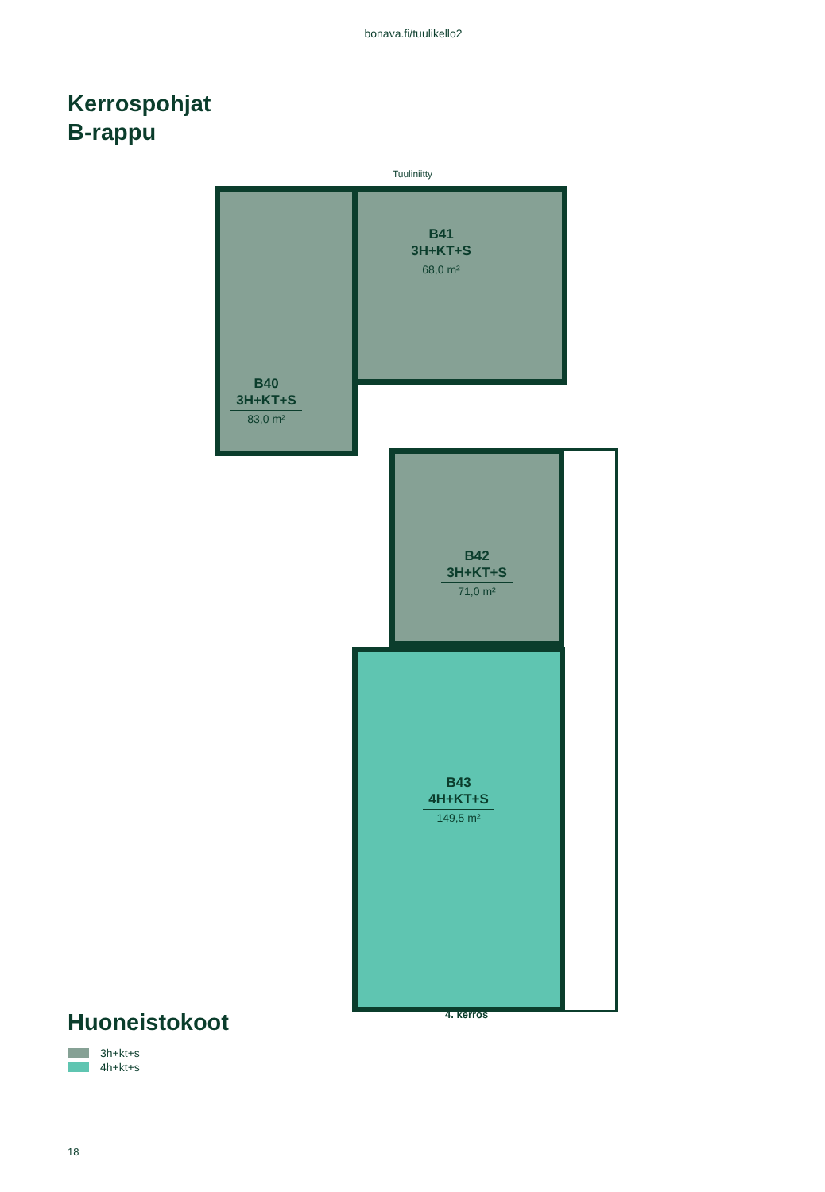bonava.fi/tuulikello2
Kerrospohjat
B-rappu
Tuuliniitty
B41
3H+KT+S
68,0 m²
B40
3H+KT+S
83,0 m²
B42
3H+KT+S
71,0 m²
B43
4H+KT+S
149,5 m²
4. kerros
Huoneistokoot
3h+kt+s
4h+kt+s
18